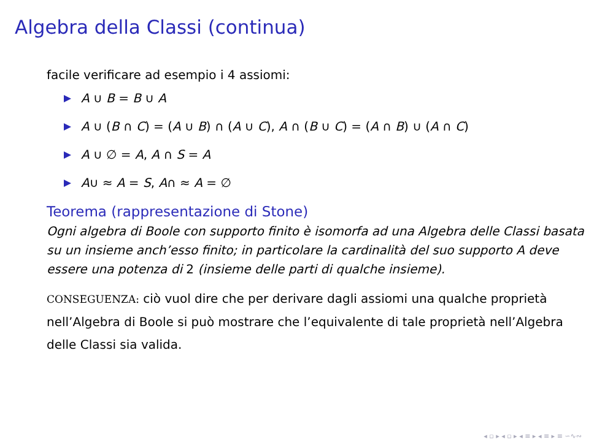Algebra della Classi (continua)
facile verificare ad esempio i 4 assiomi:
A ∪ B = B ∪ A
A ∪ (B ∩ C) = (A ∪ B) ∩ (A ∪ C), A ∩ (B ∪ C) = (A ∩ B) ∪ (A ∩ C)
A ∪ ∅ = A, A ∩ S = A
A∪ ≈ A = S, A∩ ≈ A = ∅
Teorema (rappresentazione di Stone)
Ogni algebra di Boole con supporto finito è isomorfa ad una Algebra delle Classi basata su un insieme anch’esso finito; in particolare la cardinalità del suo supporto A deve essere una potenza di 2 (insieme delle parti di qualche insieme).
CONSEGUENZA: ciò vuol dire che per derivare dagli assiomi una qualche proprietà nell’Algebra di Boole si può mostrare che l’equivalente di tale proprietà nell’Algebra delle Classi sia valida.
◂ ▫ ▸ ◂ ▫ ▸ ◂ ≡ ▸ ◂ ≡ ▸ ≡ ∽∿∾